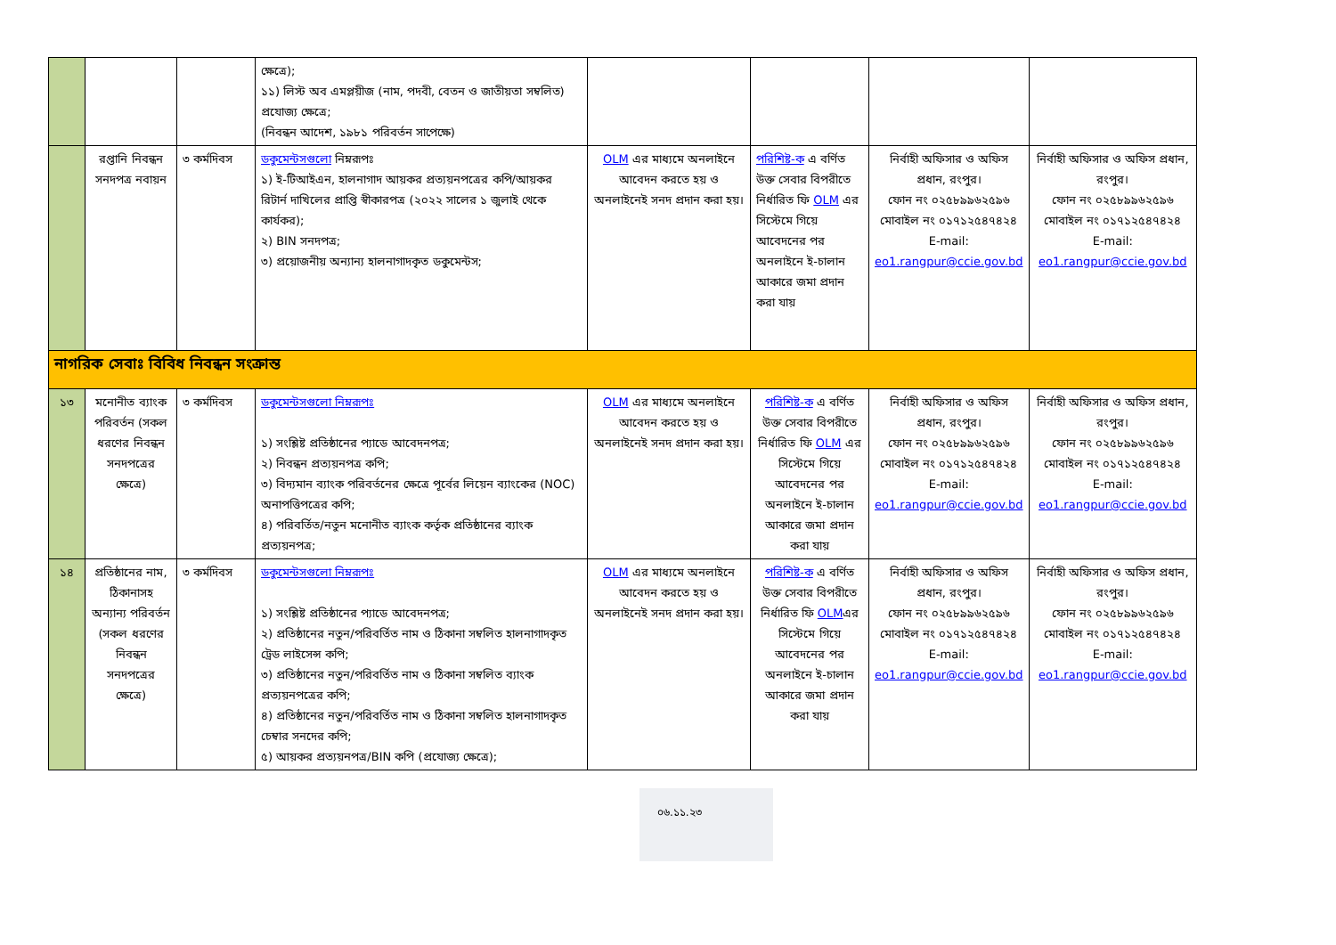| | | | ক্ষেত্রে); ১১) লিস্ট অব এমপ্লয়ীজ (নাম, পদবী, বেতন ও জাতীয়তা সম্বলিত) প্রযোজ্য ক্ষেত্রে; (নিবন্ধন আদেশ, ১৯৮১ পরিবর্তন সাপেক্ষে) | | | | |
| | রপ্তানি নিবন্ধন সনদপত্র নবায়ন | ৩ কর্মদিবস | ডকুমেন্টসগুলো নিম্নরূপঃ ১) ই-টিআইএন, হালনাগাদ আয়কর প্রত্যয়নপত্রের কপি/আয়কর রিটার্ন দাখিলের প্রাপ্তি স্বীকারপত্র (২০২২ সালের ১ জুলাই থেকে কার্যকর); ২) BIN সনদপত্র; ৩) প্রয়োজনীয় অন্যান্য হালনাগাদকৃত ডকুমেন্টস; | OLM এর মাধ্যমে অনলাইনে আবেদন করতে হয় ও অনলাইনেই সনদ প্রদান করা হয়। | পরিশিষ্ট-ক এ বর্ণিত উক্ত সেবার বিপরীতে নির্ধারিত ফি OLM এর সিস্টেমে গিয়ে আবেদনের পর অনলাইনে ই-চালান আকারে জমা প্রদান করা যায় | নির্বাহী অফিসার ও অফিস প্রধান, রংপুর। ফোন নং ০২৫৮৯৯৬২৫৯৬ মোবাইল নং ০১৭১২৫৪৭৪২৪ E-mail: eo1.rangpur@ccie.gov.bd | নির্বাহী অফিসার ও অফিস প্রধান, রংপুর। ফোন নং ০২৫৮৯৯৬২৫৯৬ মোবাইল নং ০১৭১২৫৪৭৪২৪ E-mail: eo1.rangpur@ccie.gov.bd |
| নাগরিক সেবাঃ বিবিধ নিবন্ধন সংক্রান্ত | | | | | | | |
| ১৩ | মনোনীত ব্যাংক পরিবর্তন (সকল ধরণের নিবন্ধন সনদপত্রের ক্ষেত্রে) | ৩ কর্মদিবস | ডকুমেন্টসগুলো নিম্নরূপঃ ১) সংশ্লিষ্ট প্রতিষ্ঠানের প্যাডে আবেদনপত্র; ২) নিবন্ধন প্রত্যয়নপত্র কপি; ৩) বিদ্যমান ব্যাংক পরিবর্তনের ক্ষেত্রে পূর্বের লিয়েন ব্যাংকের (NOC) অনাপত্তিপত্রের কপি; ৪) পরিবর্তিত/নতুন মনোনীত ব্যাংক কর্তৃক প্রতিষ্ঠানের ব্যাংক প্রত্যয়নপত্র; | OLM এর মাধ্যমে অনলাইনে আবেদন করতে হয় ও অনলাইনেই সনদ প্রদান করা হয়। | পরিশিষ্ট-ক এ বর্ণিত উক্ত সেবার বিপরীতে নির্ধারিত ফি OLM এর সিস্টেমে গিয়ে আবেদনের পর অনলাইনে ই-চালান আকারে জমা প্রদান করা যায় | নির্বাহী অফিসার ও অফিস প্রধান, রংপুর। ফোন নং ০২৫৮৯৯৬২৫৯৬ মোবাইল নং ০১৭১২৫৪৭৪২৪ E-mail: eo1.rangpur@ccie.gov.bd | নির্বাহী অফিসার ও অফিস প্রধান, রংপুর। ফোন নং ০২৫৮৯৯৬২৫৯৬ মোবাইল নং ০১৭১২৫৪৭৪২৪ E-mail: eo1.rangpur@ccie.gov.bd |
| ১৪ | প্রতিষ্ঠানের নাম, ঠিকানাসহ অন্যান্য পরিবর্তন (সকল ধরণের নিবন্ধন সনদপত্রের ক্ষেত্রে) | ৩ কর্মদিবস | ডকুমেন্টসগুলো নিম্নরূপঃ ১) সংশ্লিষ্ট প্রতিষ্ঠানের প্যাডে আবেদনপত্র; ২) প্রতিষ্ঠানের নতুন/পরিবর্তিত নাম ও ঠিকানা সম্বলিত হালনাগাদকৃত ট্রেড লাইসেন্স কপি; ৩) প্রতিষ্ঠানের নতুন/পরিবর্তিত নাম ও ঠিকানা সম্বলিত ব্যাংক প্রত্যয়নপত্রের কপি; ৪) প্রতিষ্ঠানের নতুন/পরিবর্তিত নাম ও ঠিকানা সম্বলিত হালনাগাদকৃত চেম্বার সনদের কপি; ৫) আয়কর প্রত্যয়নপত্র/BIN কপি (প্রযোজ্য ক্ষেত্রে); | OLM এর মাধ্যমে অনলাইনে আবেদন করতে হয় ও অনলাইনেই সনদ প্রদান করা হয়। | পরিশিষ্ট-ক এ বর্ণিত উক্ত সেবার বিপরীতে নির্ধারিত ফি OLM এর সিস্টেমে গিয়ে আবেদনের পর অনলাইনে ই-চালান আকারে জমা প্রদান করা যায় | নির্বাহী অফিসার ও অফিস প্রধান, রংপুর। ফোন নং ০২৫৮৯৯৬২৫৯৬ মোবাইল নং ০১৭১২৫৪৭৪২৪ E-mail: eo1.rangpur@ccie.gov.bd | নির্বাহী অফিসার ও অফিস প্রধান, রংপুর। ফোন নং ০২৫৮৯৯৬২৫৯৬ মোবাইল নং ০১৭১২৫৪৭৪২৪ E-mail: eo1.rangpur@ccie.gov.bd |
০৬.১১.২৩